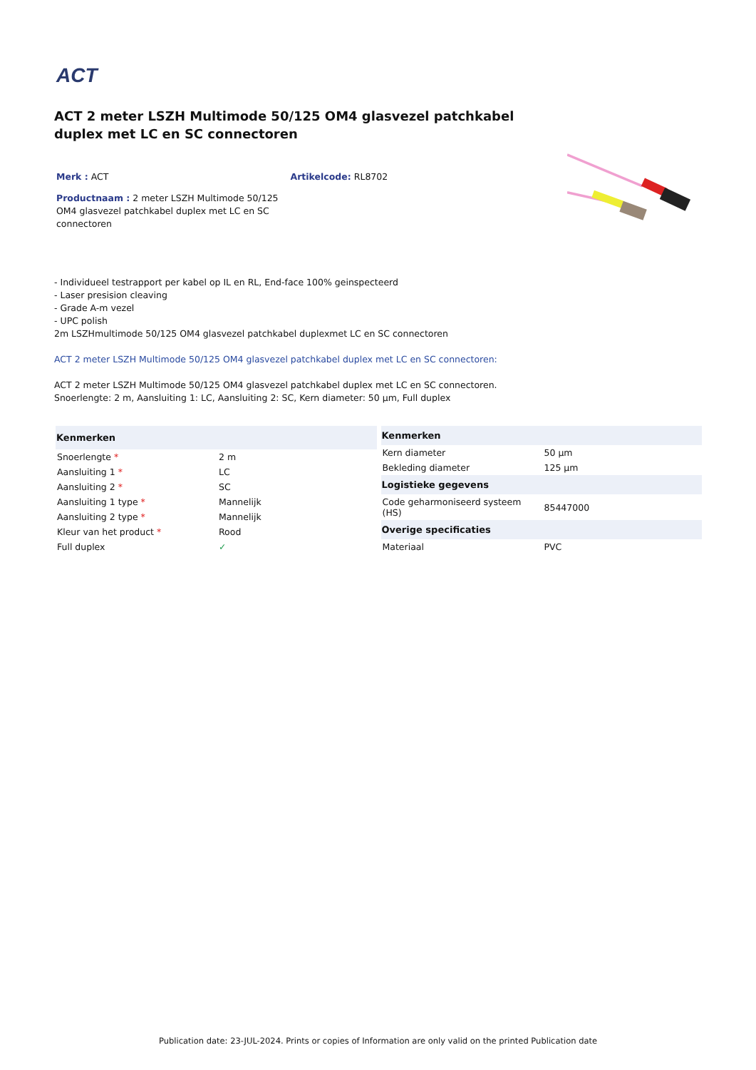ACT
ACT 2 meter LSZH Multimode 50/125 OM4 glasvezel patchkabel duplex met LC en SC connectoren
Merk : ACT Artikelcode: RL8702
Productnaam : 2 meter LSZH Multimode 50/125 OM4 glasvezel patchkabel duplex met LC en SC connectoren
- Individueel testrapport per kabel op IL en RL, End-face 100% geinspecteerd
- Laser presision cleaving
- Grade A-m vezel
- UPC polish
2m LSZHmultimode 50/125 OM4 glasvezel patchkabel duplexmet LC en SC connectoren
ACT 2 meter LSZH Multimode 50/125 OM4 glasvezel patchkabel duplex met LC en SC connectoren:
ACT 2 meter LSZH Multimode 50/125 OM4 glasvezel patchkabel duplex met LC en SC connectoren.
Snoerlengte: 2 m, Aansluiting 1: LC, Aansluiting 2: SC, Kern diameter: 50 µm, Full duplex
| Kenmerken | |
| --- | --- |
| Snoerlengte * | 2 m |
| Aansluiting 1 * | LC |
| Aansluiting 2 * | SC |
| Aansluiting 1 type * | Mannelijk |
| Aansluiting 2 type * | Mannelijk |
| Kleur van het product * | Rood |
| Full duplex | ✓ |
| Kenmerken | |
| --- | --- |
| Kern diameter | 50 µm |
| Bekleding diameter | 125 µm |
| Logistieke gegevens | |
| Code geharmoniseerd systeem (HS) | 85447000 |
| Overige specificaties | |
| Materiaal | PVC |
Publication date: 23-JUL-2024. Prints or copies of Information are only valid on the printed Publication date